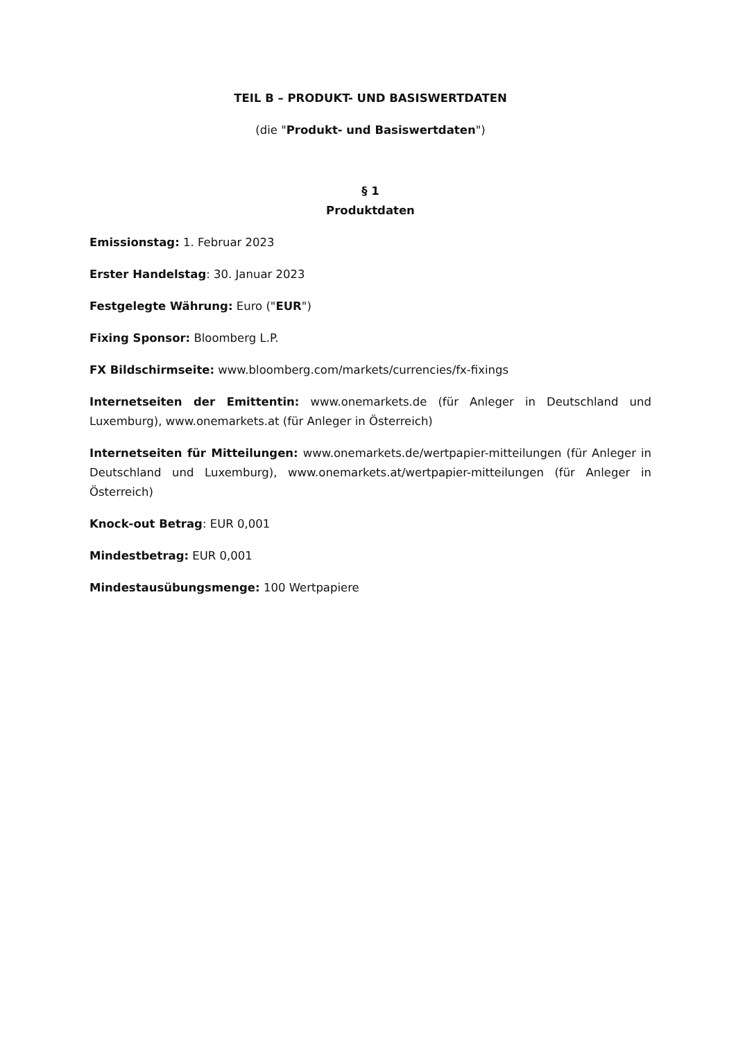TEIL B – PRODUKT- UND BASISWERTDATEN
(die "Produkt- und Basiswertdaten")
§ 1
Produktdaten
Emissionstag: 1. Februar 2023
Erster Handelstag: 30. Januar 2023
Festgelegte Währung: Euro ("EUR")
Fixing Sponsor: Bloomberg L.P.
FX Bildschirmseite: www.bloomberg.com/markets/currencies/fx-fixings
Internetseiten der Emittentin: www.onemarkets.de (für Anleger in Deutschland und Luxemburg), www.onemarkets.at (für Anleger in Österreich)
Internetseiten für Mitteilungen: www.onemarkets.de/wertpapier-mitteilungen (für Anleger in Deutschland und Luxemburg), www.onemarkets.at/wertpapier-mitteilungen (für Anleger in Österreich)
Knock-out Betrag: EUR 0,001
Mindestbetrag: EUR 0,001
Mindestausübungsmenge: 100 Wertpapiere